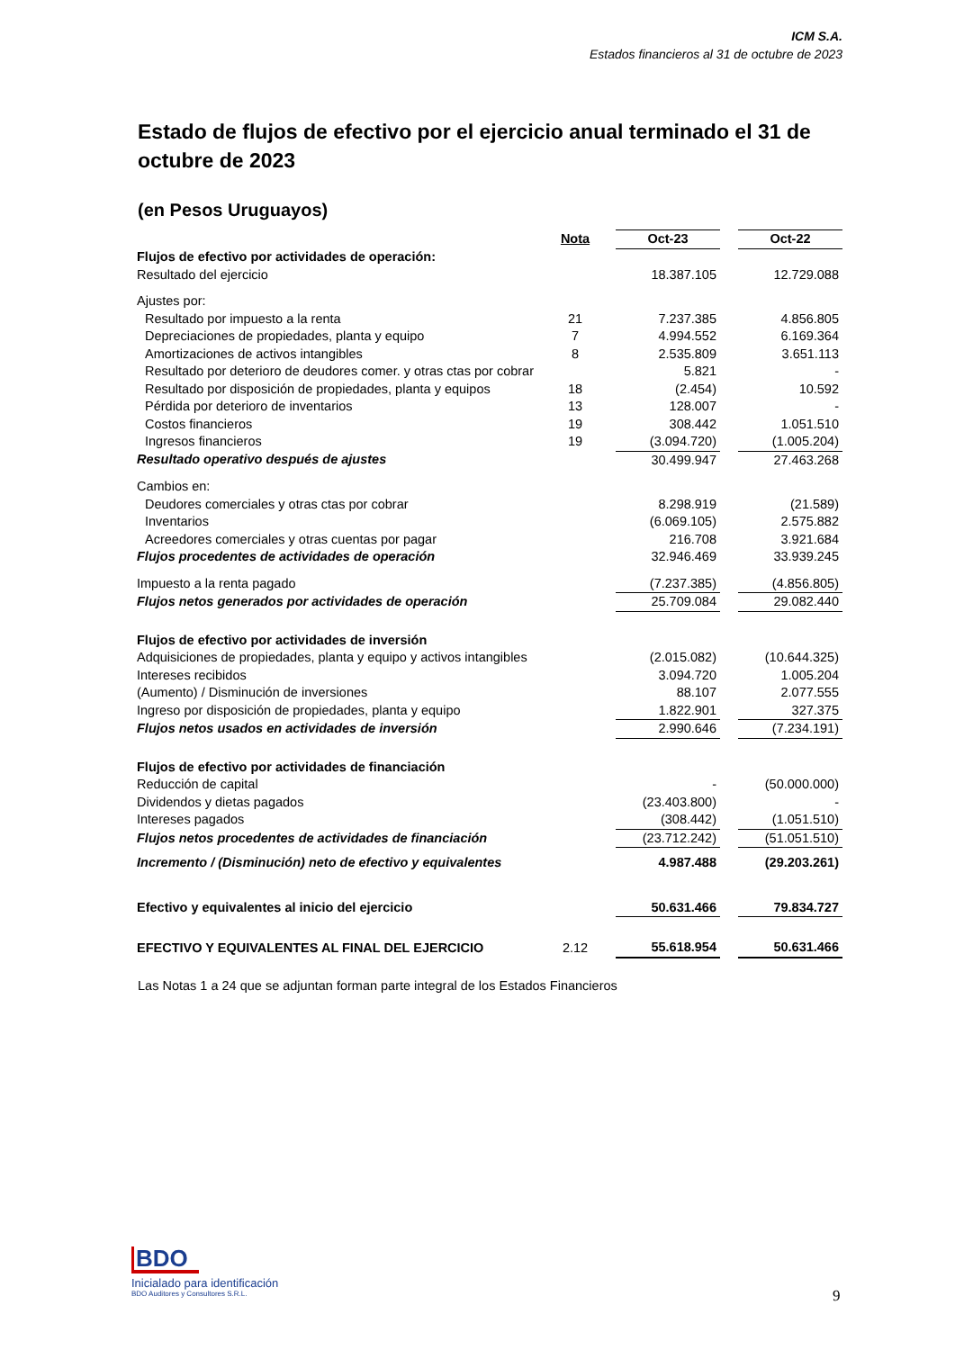ICM S.A.
Estados financieros al 31 de octubre de 2023
Estado de flujos de efectivo por el ejercicio anual terminado el 31 de octubre de 2023
(en Pesos Uruguayos)
| | Nota | | Oct-23 | | Oct-22 |
| Flujos de efectivo por actividades de operación: | | | | | |
| Resultado del ejercicio | | | 18.387.105 | | 12.729.088 |
| Ajustes por: | | | | | |
| Resultado por impuesto a la renta | 21 | | 7.237.385 | | 4.856.805 |
| Depreciaciones de propiedades, planta y equipo | 7 | | 4.994.552 | | 6.169.364 |
| Amortizaciones de activos intangibles | 8 | | 2.535.809 | | 3.651.113 |
| Resultado por deterioro de deudores comer. y otras ctas por cobrar | | | 5.821 | | - |
| Resultado por disposición de propiedades, planta y equipos | 18 | | (2.454) | | 10.592 |
| Pérdida por deterioro de inventarios | 13 | | 128.007 | | - |
| Costos financieros | 19 | | 308.442 | | 1.051.510 |
| Ingresos financieros | 19 | | (3.094.720) | | (1.005.204) |
| Resultado operativo después de ajustes | | | 30.499.947 | | 27.463.268 |
| Cambios en: | | | | | |
| Deudores comerciales y otras ctas por cobrar | | | 8.298.919 | | (21.589) |
| Inventarios | | | (6.069.105) | | 2.575.882 |
| Acreedores comerciales y otras cuentas por pagar | | | 216.708 | | 3.921.684 |
| Flujos procedentes de actividades de operación | | | 32.946.469 | | 33.939.245 |
| Impuesto a la renta pagado | | | (7.237.385) | | (4.856.805) |
| Flujos netos generados por actividades de operación | | | 25.709.084 | | 29.082.440 |
| Flujos de efectivo por actividades de inversión | | | | | |
| Adquisiciones de propiedades, planta y equipo y activos intangibles | | | (2.015.082) | | (10.644.325) |
| Intereses recibidos | | | 3.094.720 | | 1.005.204 |
| (Aumento) / Disminución de inversiones | | | 88.107 | | 2.077.555 |
| Ingreso por disposición de propiedades, planta y equipo | | | 1.822.901 | | 327.375 |
| Flujos netos usados en actividades de inversión | | | 2.990.646 | | (7.234.191) |
| Flujos de efectivo por actividades de financiación | | | | | |
| Reducción de capital | | | - | | (50.000.000) |
| Dividendos y dietas pagados | | | (23.403.800) | | - |
| Intereses pagados | | | (308.442) | | (1.051.510) |
| Flujos netos procedentes de actividades de financiación | | | (23.712.242) | | (51.051.510) |
| Incremento / (Disminución) neto de efectivo y equivalentes | | | 4.987.488 | | (29.203.261) |
| Efectivo y equivalentes al inicio del ejercicio | | | 50.631.466 | | 79.834.727 |
| EFECTIVO Y EQUIVALENTES AL FINAL DEL EJERCICIO | 2.12 | | 55.618.954 | | 50.631.466 |
Las Notas 1 a 24 que se adjuntan forman parte integral de los Estados Financieros
BDO
Inicialado para identificación
BDO Auditores y Consultores S.R.L.
9